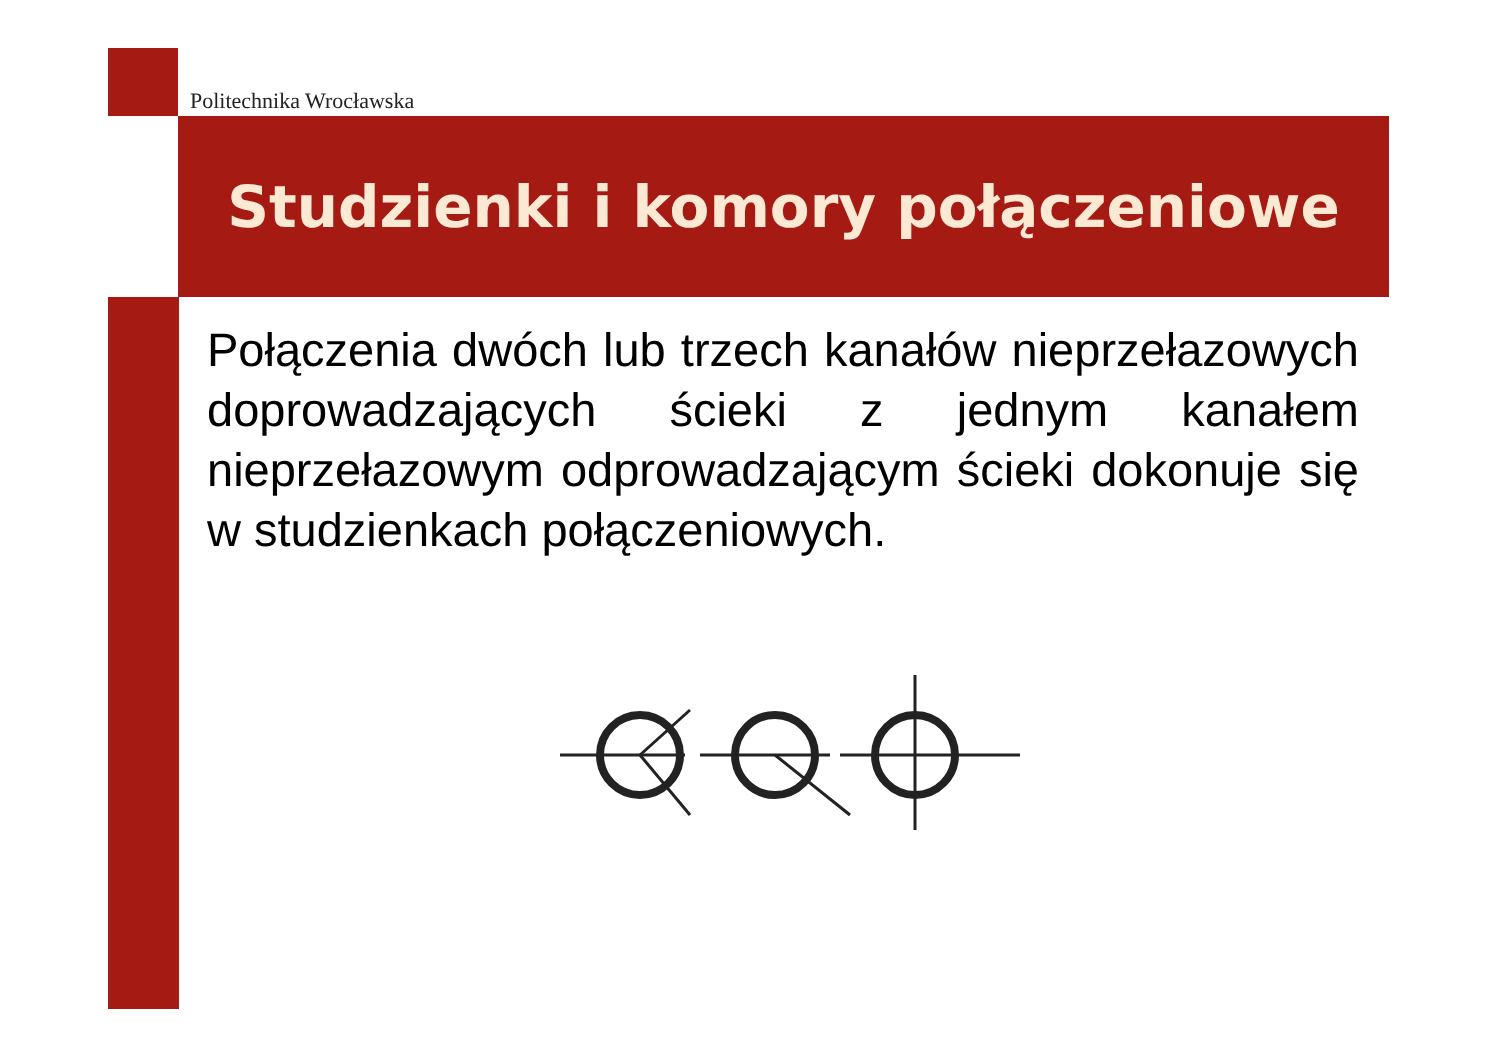Politechnika Wrocławska
Studzienki i komory połączeniowe
Połączenia dwóch lub trzech kanałów nieprzełazowych doprowadzających ścieki z jednym kanałem nieprzełazowym odprowadzającym ścieki dokonuje się w studzienkach połączeniowych.